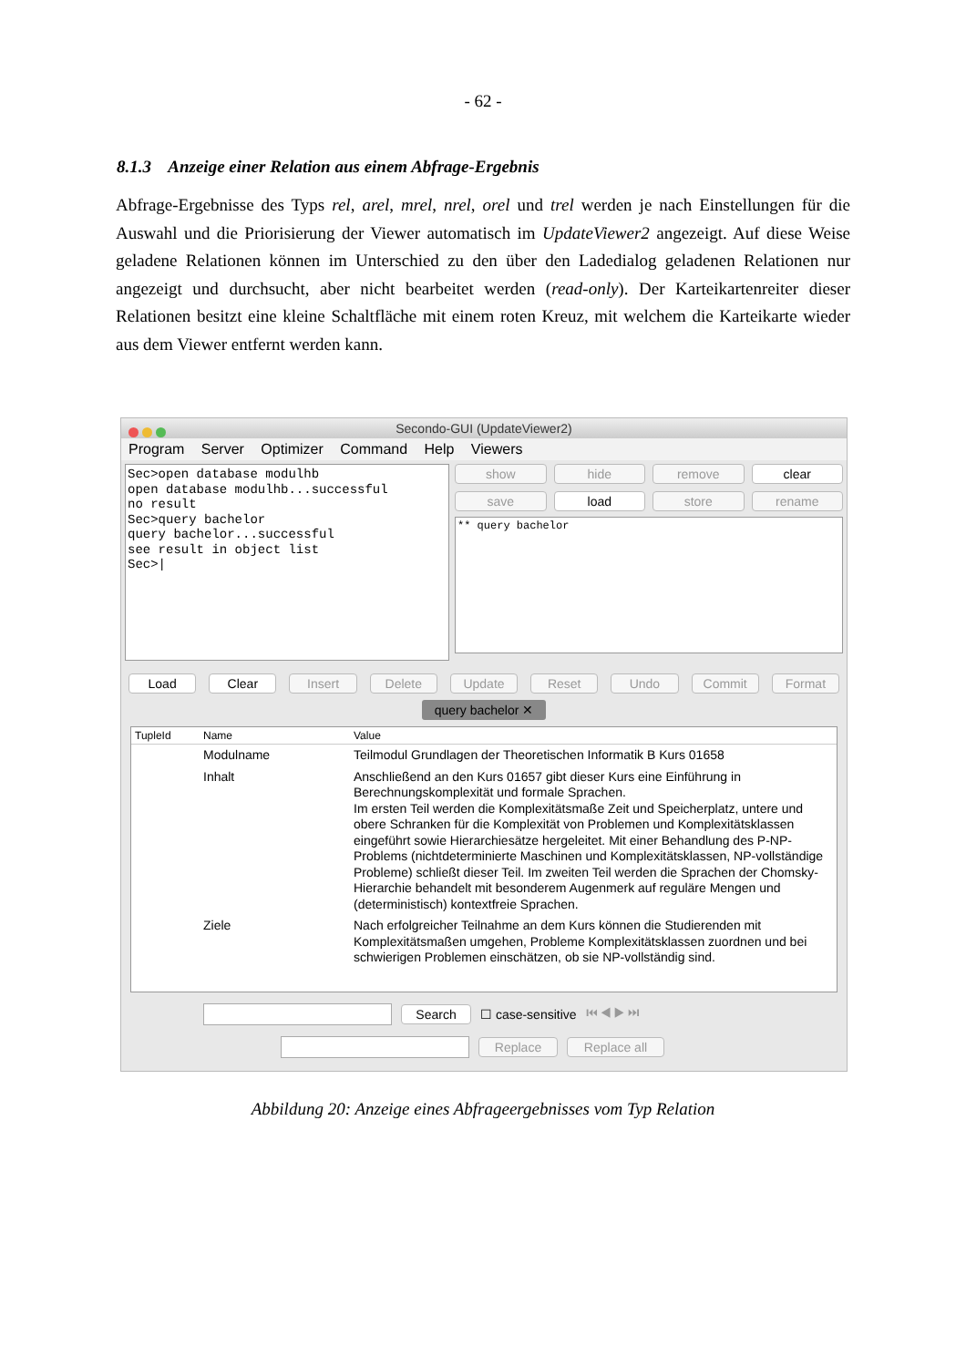- 62 -
8.1.3 Anzeige einer Relation aus einem Abfrage-Ergebnis
Abfrage-Ergebnisse des Typs rel, arel, mrel, nrel, orel und trel werden je nach Einstellungen für die Auswahl und die Priorisierung der Viewer automatisch im UpdateViewer2 angezeigt. Auf diese Weise geladene Relationen können im Unterschied zu den über den Ladedialog geladenen Relationen nur angezeigt und durchsucht, aber nicht bearbeitet werden (read-only). Der Karteikartenreiter dieser Relationen besitzt eine kleine Schaltfläche mit einem roten Kreuz, mit welchem die Karteikarte wieder aus dem Viewer entfernt werden kann.
Secondo-GUI (UpdateViewer2)
Program Server Optimizer Command Help Viewers
Sec>open database modulhb open database modulhb...successful no result Sec>query bachelor query bachelor...successful see result in object list Sec>|
show
hide
remove
clear
save
load
store
rename
** query bachelor
Load Clear Insert Delete Update Reset Undo Commit Format
query bachelor ✕
TupleId Name Value
Modulname Teilmodul Grundlagen der Theoretischen Informatik B Kurs 01658
Inhalt Anschließend an den Kurs 01657 gibt dieser Kurs eine Einführung in Berechnungskomplexität und formale Sprachen.
Im ersten Teil werden die Komplexitätsmaße Zeit und Speicherplatz, untere und obere Schranken für die Komplexität von Problemen und Komplexitätsklassen eingeführt sowie Hierarchiesätze hergeleitet. Mit einer Behandlung des P-NP-Problems (nichtdeterminierte Maschinen und Komplexitätsklassen, NP-vollständige Probleme) schließt dieser Teil. Im zweiten Teil werden die Sprachen der Chomsky-Hierarchie behandelt mit besonderem Augenmerk auf reguläre Mengen und (deterministisch) kontextfreie Sprachen.
Ziele Nach erfolgreicher Teilnahme an dem Kurs können die Studierenden mit Komplexitätsmaßen umgehen, Probleme Komplexitätsklassen zuordnen und bei schwierigen Problemen einschätzen, ob sie NP-vollständig sind.
Search ☐ case-sensitive ⏮ ◀ ▶ ⏭
Replace Replace all
Abbildung 20: Anzeige eines Abfrageergebnisses vom Typ Relation